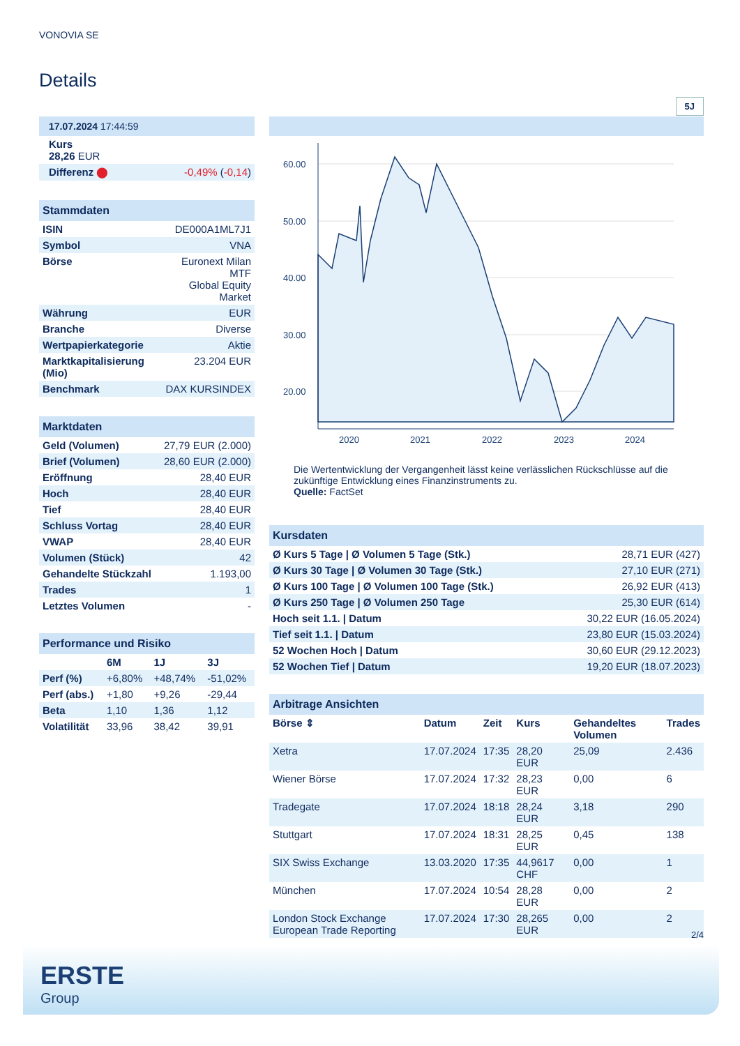VONOVIA SE
Details
| 17.07.2024 17:44:59 | |
| Kurs 28,26 EUR | |
| Differenz ⬤ | -0,49% ( -0,14 ) |
| Stammdaten | |
| ISIN | DE000A1ML7J1 |
| Symbol | VNA |
| Börse | Euronext Milan MTF Global Equity Market |
| Währung | EUR |
| Branche | Diverse |
| Wertpapierkategorie | Aktie |
| Marktkapitalisierung (Mio) | 23.204 EUR |
| Benchmark | DAX KURSINDEX |
| Marktdaten | |
| Geld (Volumen) | 27,79 EUR (2.000) |
| Brief (Volumen) | 28,60 EUR (2.000) |
| Eröffnung | 28,40 EUR |
| Hoch | 28,40 EUR |
| Tief | 28,40 EUR |
| Schluss Vortag | 28,40 EUR |
| VWAP | 28,40 EUR |
| Volumen (Stück) | 42 |
| Gehandelte Stückzahl | 1.193,00 |
| Trades | 1 |
| Letztes Volumen | - |
| Performance und Risiko | | | |
| | 6M | 1J | 3J |
| Perf (%) | +6,80% | +48,74% | -51,02% |
| Perf (abs.) | +1,80 | +9,26 | -29,44 |
| Beta | 1,10 | 1,36 | 1,12 |
| Volatilität | 33,96 | 38,42 | 39,91 |
5J
60.00
50.00
40.00
30.00
20.00
2020
2021
2022
2023
2024
Die Wertentwicklung der Vergangenheit lässt keine verlässlichen Rückschlüsse auf die zukünftige Entwicklung eines Finanzinstruments zu.
Quelle: FactSet
| Kursdaten | |
| Ø Kurs 5 Tage / Ø Volumen 5 Tage (Stk.) | 28,71 EUR (427) |
| Ø Kurs 30 Tage / Ø Volumen 30 Tage (Stk.) | 27,10 EUR (271) |
| Ø Kurs 100 Tage / Ø Volumen 100 Tage (Stk.) | 26,92 EUR (413) |
| Ø Kurs 250 Tage / Ø Volumen 250 Tage | 25,30 EUR (614) |
| Hoch seit 1.1. / Datum | 30,22 EUR (16.05.2024) |
| Tief seit 1.1. / Datum | 23,80 EUR (15.03.2024) |
| 52 Wochen Hoch / Datum | 30,60 EUR (29.12.2023) |
| 52 Wochen Tief / Datum | 19,20 EUR (18.07.2023) |
| Arbitrage Ansichten | | | | | |
| Börse ⇕ | Datum | Zeit | Kurs | Gehandeltes Volumen | Trades |
| Xetra | 17.07.2024 | 17:35 | 28,20 EUR | 25,09 | 2.436 |
| Wiener Börse | 17.07.2024 | 17:32 | 28,23 EUR | 0,00 | 6 |
| Tradegate | 17.07.2024 | 18:18 | 28,24 EUR | 3,18 | 290 |
| Stuttgart | 17.07.2024 | 18:31 | 28,25 EUR | 0,45 | 138 |
| SIX Swiss Exchange | 13.03.2020 | 17:35 | 44,9617 CHF | 0,00 | 1 |
| München | 17.07.2024 | 10:54 | 28,28 EUR | 0,00 | 2 |
| London Stock Exchange European Trade Reporting | 17.07.2024 | 17:30 | 28,265 EUR | 0,00 | 2 |
2/4
ERSTE
Group